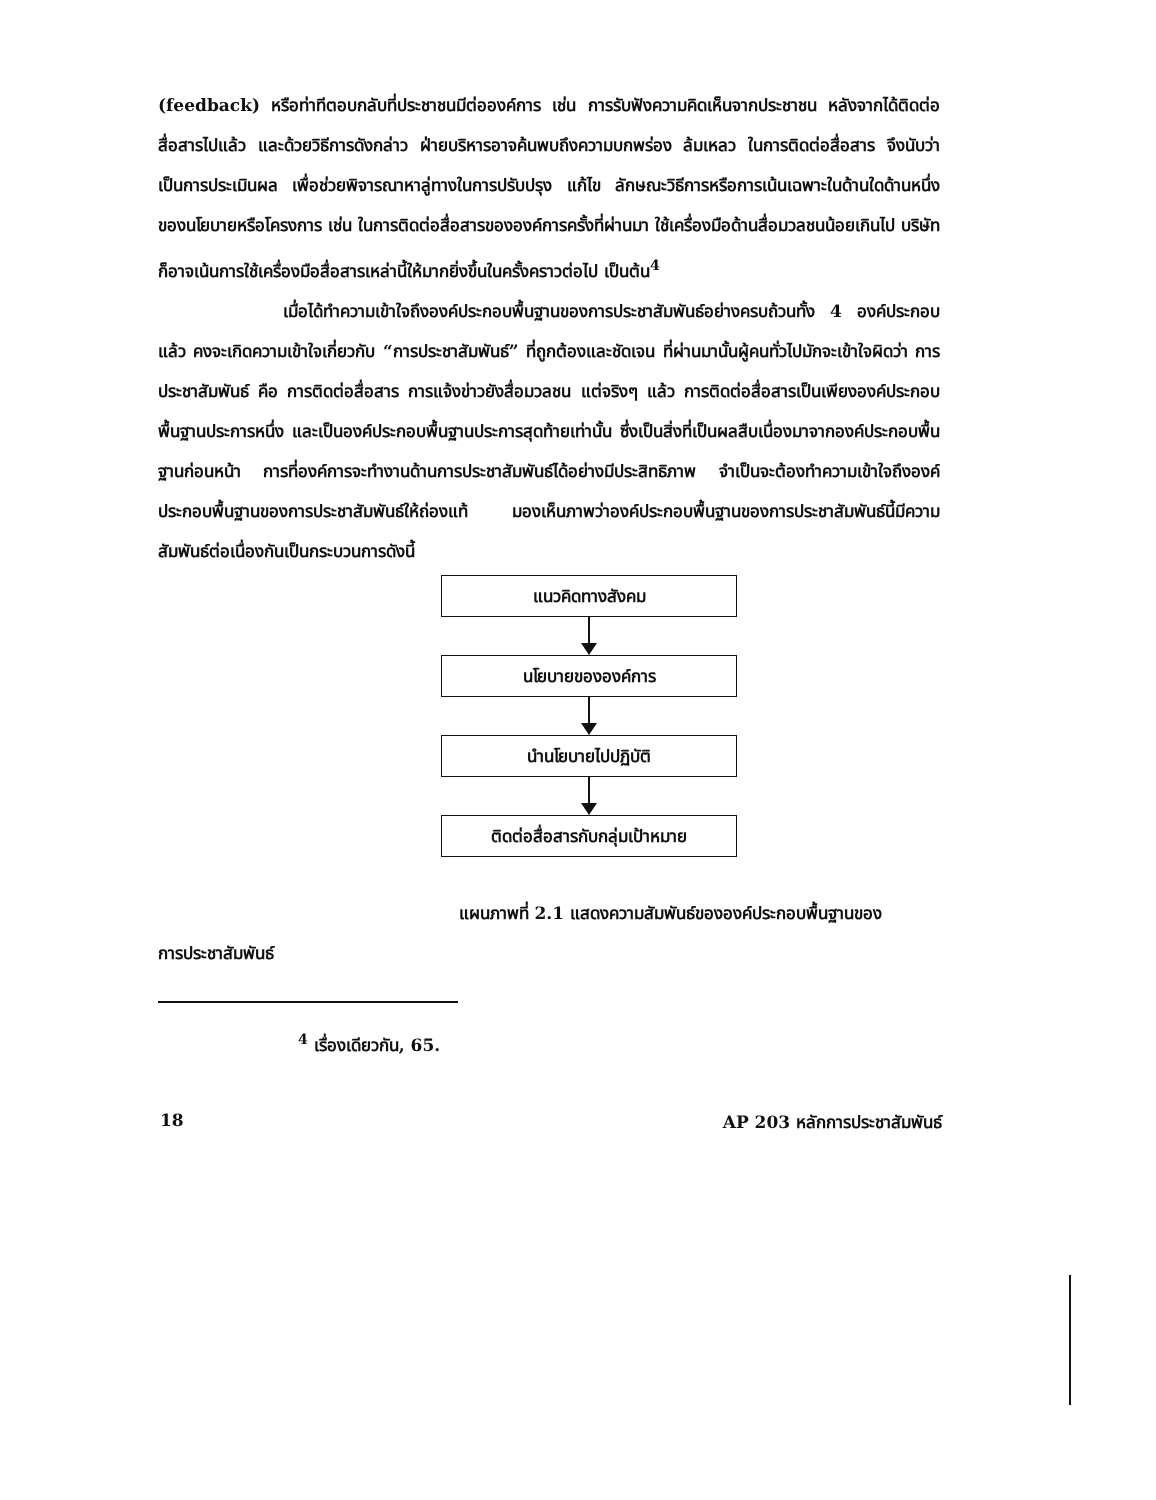(feedback) หรือท่าทีตอบกลับที่ประชาชนมีต่อองค์การ เช่น การรับฟังความคิดเห็นจากประชาชน หลังจากได้ติดต่อสื่อสารไปแล้ว และด้วยวิธีการดังกล่าว ฝ่ายบริหารอาจค้นพบถึงความบกพร่อง ล้มเหลว ในการติดต่อสื่อสาร จึงนับว่าเป็นการประเมินผล เพื่อช่วยพิจารณาหาลู่ทางในการปรับปรุง แก้ไข ลักษณะวิธีการหรือการเน้นเฉพาะในด้านใดด้านหนึ่งของนโยบายหรือโครงการ เช่น ในการติดต่อสื่อสารขององค์การครั้งที่ผ่านมา ใช้เครื่องมือด้านสื่อมวลชนน้อยเกินไป บริษัทก็อาจเน้นการใช้เครื่องมือสื่อสารเหล่านี้ให้มากยิ่งขึ้นในครั้งคราวต่อไป เป็นต้น<sup>4</sup>
เมื่อได้ทำความเข้าใจถึงองค์ประกอบพื้นฐานของการประชาสัมพันธ์อย่างครบถ้วนทั้ง 4 องค์ประกอบแล้ว คงจะเกิดความเข้าใจเกี่ยวกับ “การประชาสัมพันธ์” ที่ถูกต้องและชัดเจน ที่ผ่านมานั้นผู้คนทั่วไปมักจะเข้าใจผิดว่า การประชาสัมพันธ์ คือ การติดต่อสื่อสาร การแจ้งข่าวยังสื่อมวลชน แต่จริงๆ แล้ว การติดต่อสื่อสารเป็นเพียงองค์ประกอบพื้นฐานประการหนึ่ง และเป็นองค์ประกอบพื้นฐานประการสุดท้ายเท่านั้น ซึ่งเป็นสิ่งที่เป็นผลสืบเนื่องมาจากองค์ประกอบพื้นฐานก่อนหน้า การที่องค์การจะทำงานด้านการประชาสัมพันธ์ได้อย่างมีประสิทธิภาพ จำเป็นจะต้องทำความเข้าใจถึงองค์ประกอบพื้นฐานของการประชาสัมพันธ์ให้ถ่องแท้ มองเห็นภาพว่าองค์ประกอบพื้นฐานของการประชาสัมพันธ์นี้มีความสัมพันธ์ต่อเนื่องกันเป็นกระบวนการดังนี้
แนวคิดทางสังคม
นโยบายขององค์การ
นำนโยบายไปปฏิบัติ
ติดต่อสื่อสารกับกลุ่มเป้าหมาย
แผนภาพที่ 2.1 แสดงความสัมพันธ์ขององค์ประกอบพื้นฐานของ
การประชาสัมพันธ์
<sup>4</sup> เรื่องเดียวกัน, 65.
18 AP 203 หลักการประชาสัมพันธ์